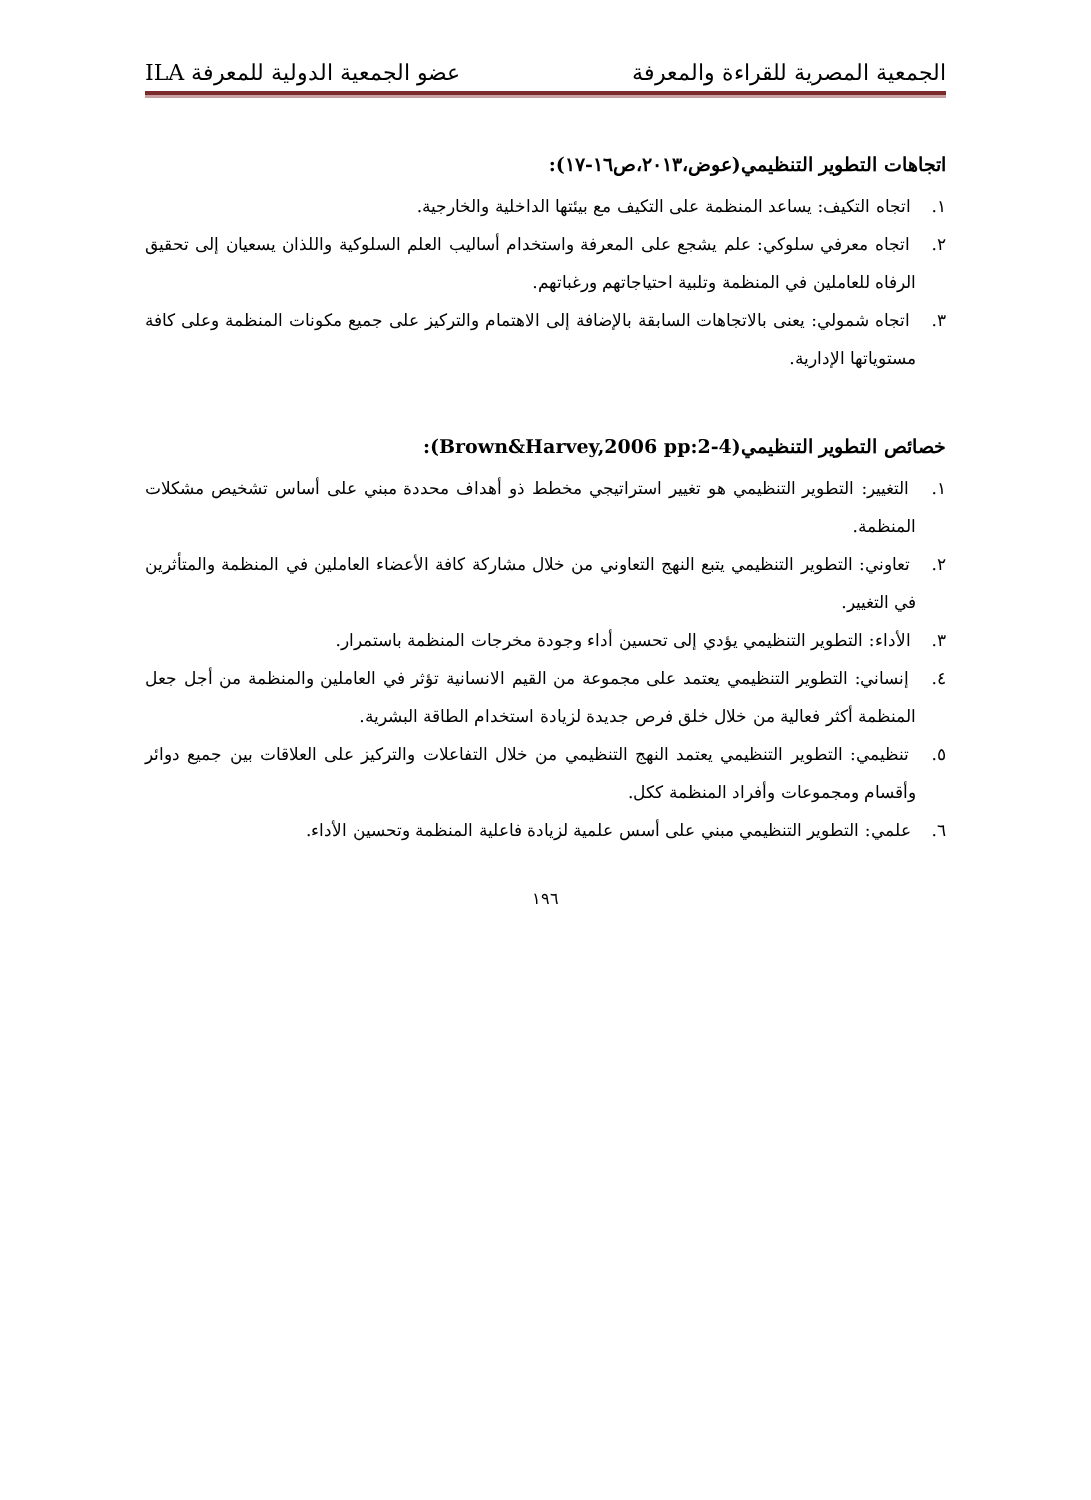الجمعية المصرية للقراءة والمعرفة عضو الجمعية الدولية للمعرفة ILA
اتجاهات التطوير التنظيمي(عوض،٢٠١٣،ص١٦-١٧):
١. اتجاه التكيف: يساعد المنظمة على التكيف مع بيئتها الداخلية والخارجية.
٢. اتجاه معرفي سلوكي: علم يشجع على المعرفة واستخدام أساليب العلم السلوكية واللذان يسعيان إلى تحقيق الرفاه للعاملين في المنظمة وتلبية احتياجاتهم ورغباتهم.
٣. اتجاه شمولي: يعنى بالاتجاهات السابقة بالإضافة إلى الاهتمام والتركيز على جميع مكونات المنظمة وعلى كافة مستوياتها الإدارية.
خصائص التطوير التنظيمي(Brown&Harvey,2006 pp:2-4):
١. التغيير: التطوير التنظيمي هو تغيير استراتيجي مخطط ذو أهداف محددة مبني على أساس تشخيص مشكلات المنظمة.
٢. تعاوني: التطوير التنظيمي يتبع النهج التعاوني من خلال مشاركة كافة الأعضاء العاملين في المنظمة والمتأثرين في التغيير.
٣. الأداء: التطوير التنظيمي يؤدي إلى تحسين أداء وجودة مخرجات المنظمة باستمرار.
٤. إنساني: التطوير التنظيمي يعتمد على مجموعة من القيم الانسانية تؤثر في العاملين والمنظمة من أجل جعل المنظمة أكثر فعالية من خلال خلق فرص جديدة لزيادة استخدام الطاقة البشرية.
٥. تنظيمي: التطوير التنظيمي يعتمد النهج التنظيمي من خلال التفاعلات والتركيز على العلاقات بين جميع دوائر وأقسام ومجموعات وأفراد المنظمة ككل.
٦. علمي: التطوير التنظيمي مبني على أسس علمية لزيادة فاعلية المنظمة وتحسين الأداء.
١٩٦